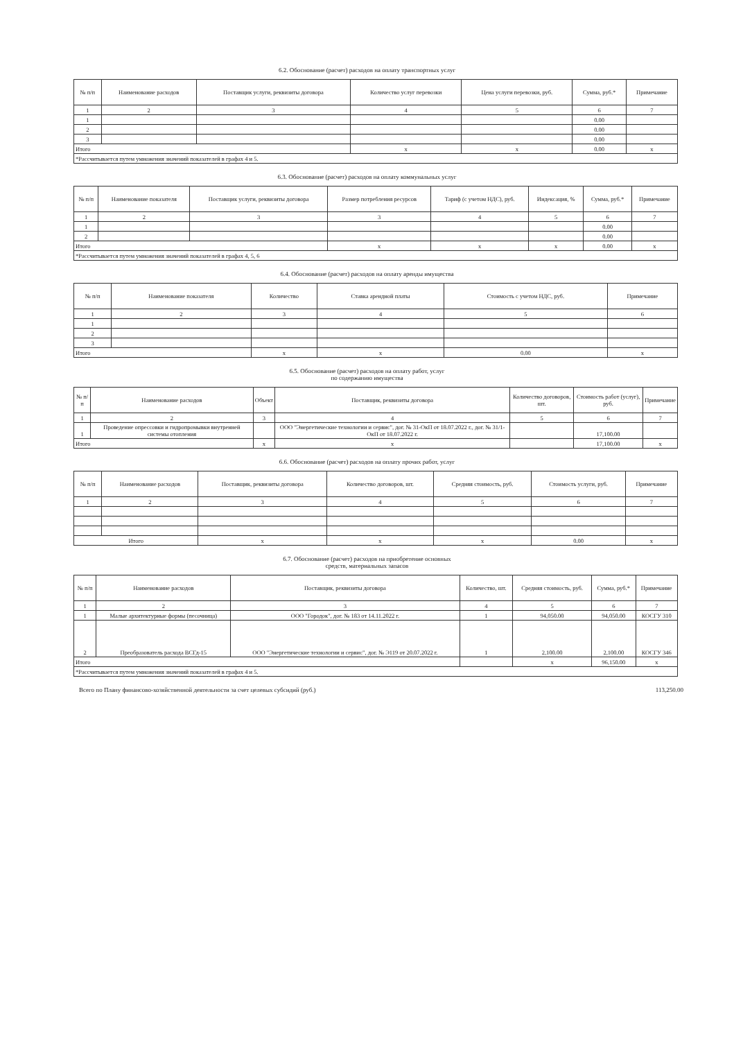6.2. Обоснование (расчет) расходов на оплату транспортных услуг
| № п/п | Наименование расходов | Поставщик услуги, реквизиты договора | Количество услуг перевозки | Цена услуги перевозки, руб. | Сумма, руб.* | Примечание |
| --- | --- | --- | --- | --- | --- | --- |
| 1 | 2 | 3 | 4 | 5 | 6 | 7 |
| 1 | | | | | 0.00 | |
| 2 | | | | | 0.00 | |
| 3 | | | | | 0.00 | |
| Итого | | | x | x | 0.00 | x |
| *Рассчитывается путем умножения значений показателей в графах 4 и 5. | | | | | | |
6.3. Обоснование (расчет) расходов на оплату коммунальных услуг
| № п/п | Наименование показателя | Поставщик услуги, реквизиты договора | Размер потребления ресурсов | Тариф (с учетом НДС), руб. | Индексация, % | Сумма, руб.* | Примечание |
| --- | --- | --- | --- | --- | --- | --- | --- |
| 1 | 2 | 3 | 3 | 4 | 5 | 6 | 7 |
| 1 | | | | | | 0.00 | |
| 2 | | | | | | 0.00 | |
| Итого | | | x | x | x | 0.00 | x |
| *Рассчитывается путем умножения значений показателей в графах 4, 5, 6 | | | | | | | |
6.4. Обоснование (расчет) расходов на оплату аренды имущества
| № п/п | Наименование показателя | Количество | Ставка арендной платы | Стоимость с учетом НДС, руб. | Примечание |
| --- | --- | --- | --- | --- | --- |
| 1 | 2 | 3 | 4 | 5 | 6 |
| 1 | | | | | |
| 2 | | | | | |
| 3 | | | | | |
| Итого | | x | x | 0.00 | x |
6.5. Обоснование (расчет) расходов на оплату работ, услуг
по содержанию имущества
| № п/п | Наименование расходов | Объект | Поставщик, реквизиты договора | Количество договоров, шт. | Стоимость работ (услуг), руб. | Примечание |
| --- | --- | --- | --- | --- | --- | --- |
| 1 | 2 | 3 | 4 | 5 | 6 | 7 |
| 1 | Проведение опрессовки и гидропромывки внутренней системы отопления | | ООО "Энергетические технологии и сервис", дог. № 31-ОкП от 18.07.2022 г., дог. № 31/1-ОкП от 18.07.2022 г. | | 17,100.00 | |
| Итого | | x | x | | 17,100.00 | x |
6.6. Обоснование (расчет) расходов на оплату прочих работ, услуг
| № п/п | Наименование расходов | Поставщик, реквизиты договора | Количество договоров, шт. | Средняя стоимость, руб. | Стоимость услуги, руб. | Примечание |
| --- | --- | --- | --- | --- | --- | --- |
| 1 | 2 | 3 | 4 | 5 | 6 | 7 |
| Итого | | x | x | x | 0.00 | x |
6.7. Обоснование (расчет) расходов на приобретение основных
средств, материальных запасов
| № п/п | Наименование расходов | Поставщик, реквизиты договора | Количество, шт. | Средняя стоимость, руб. | Сумма, руб.* | Примечание |
| --- | --- | --- | --- | --- | --- | --- |
| 1 | 2 | 3 | 4 | 5 | 6 | 7 |
| 1 | Малые архитектурные формы (песочница) | ООО "Городок", дог. № 183 от 14.11.2022 г. | 1 | 94,050.00 | 94,050.00 | КОСГУ 310 |
| 2 | Преобразователь расхода ВСГд-15 | ООО "Энергетические технологии и сервис", дог. № Э119 от 20.07.2022 г. | 1 | 2,100.00 | 2,100.00 | КОСГУ 346 |
| Итого | | | | x | 96,150.00 | x |
| *Рассчитывается путем умножения значений показателей в графах 4 и 5. | | | | | | |
Всего по Плану финансово-хозяйственной деятельности за счет целевых субсидий (руб.) 113,250.00